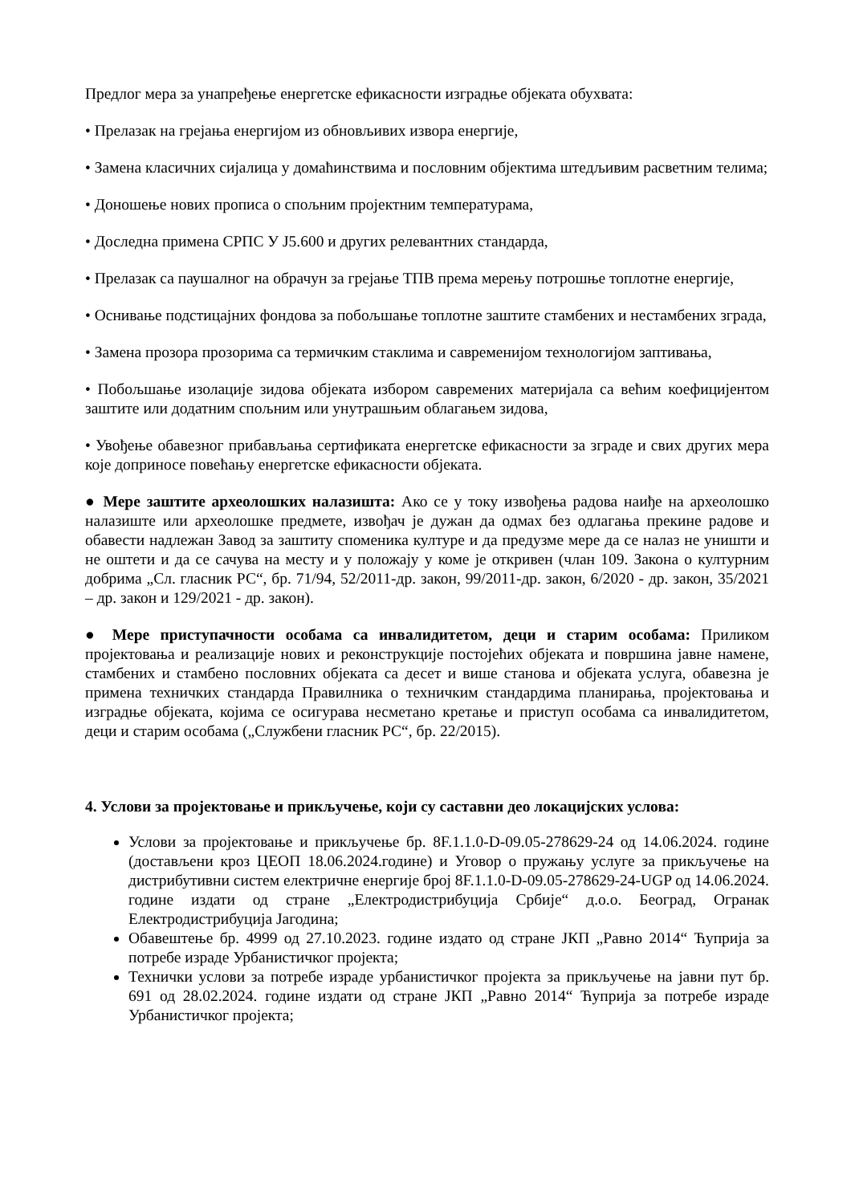Предлог мера за унапређење енергетске ефикасности изградње објеката обухвата:
• Прелазак на грејања енергијом из обновљивих извора енергије,
• Замена класичних сијалица у домаћинствима и пословним објектима штедљивим расветним телима;
• Доношење нових прописа о спољним пројектним температурама,
• Доследна примена СРПС У Ј5.600 и других релевантних стандарда,
• Прелазак са паушалног на обрачун за грејање ТПВ према мерењу потрошње топлотне енергије,
• Оснивање подстицајних фондова за побољшање топлотне заштите стамбених и нестамбених зграда,
• Замена прозора прозорима са термичким стаклима и савременијом технологијом заптивања,
• Побољшање изолације зидова објеката избором савремених материјала са већим коефицијентом заштите или додатним спољним или унутрашњим облагањем зидова,
• Увођење обавезног прибављања сертификата енергетске ефикасности за зграде и свих других мера које доприносе повећању енергетске ефикасности објеката.
● Мере заштите археолошких налазишта: Ако се у току извођења радова наиђе на археолошко налазиште или археолошке предмете, извођач је дужан да одмах без одлагања прекине радове и обавести надлежан Завод за заштиту споменика културе и да предузме мере да се налаз не уништи и не оштети и да се сачува на месту и у положају у коме је откривен (члан 109. Закона о културним добрима „Сл. гласник РС“, бр. 71/94, 52/2011-др. закон, 99/2011-др. закон, 6/2020 - др. закон, 35/2021 – др. закон и 129/2021 - др. закон).
● Мере приступачности особама са инвалидитетом, деци и старим особама: Приликом пројектовања и реализације нових и реконструкције постојећих објеката и површина јавне намене, стамбених и стамбено пословних објеката са десет и више станова и објеката услуга, обавезна је примена техничких стандарда Правилника о техничким стандардима планирања, пројектовања и изградње објеката, којима се осигурава несметано кретање и приступ особама са инвалидитетом, деци и старим особама („Службени гласник РС“, бр. 22/2015).
4. Услови за пројектовање и прикључење, који су саставни део локацијских услова:
Услови за пројектовање и прикључење бр. 8F.1.1.0-D-09.05-278629-24 од 14.06.2024. године (достављени кроз ЦЕОП 18.06.2024.године) и Уговор о пружању услуге за прикључење на дистрибутивни систем електричне енергије број 8F.1.1.0-D-09.05-278629-24-UGP од 14.06.2024. године издати од стране „Електродистрибуција Србије“ д.о.о. Београд, Огранак Електродистрибуција Јагодина;
Обавештење бр. 4999 од 27.10.2023. године издато од стране ЈКП „Равно 2014“ Ћуприја за потребе израде Урбанистичког пројекта;
Технички услови за потребе израде урбанистичког пројекта за прикључење на јавни пут бр. 691 од 28.02.2024. године издати од стране ЈКП „Равно 2014“ Ћуприја за потребе израде Урбанистичког пројекта;